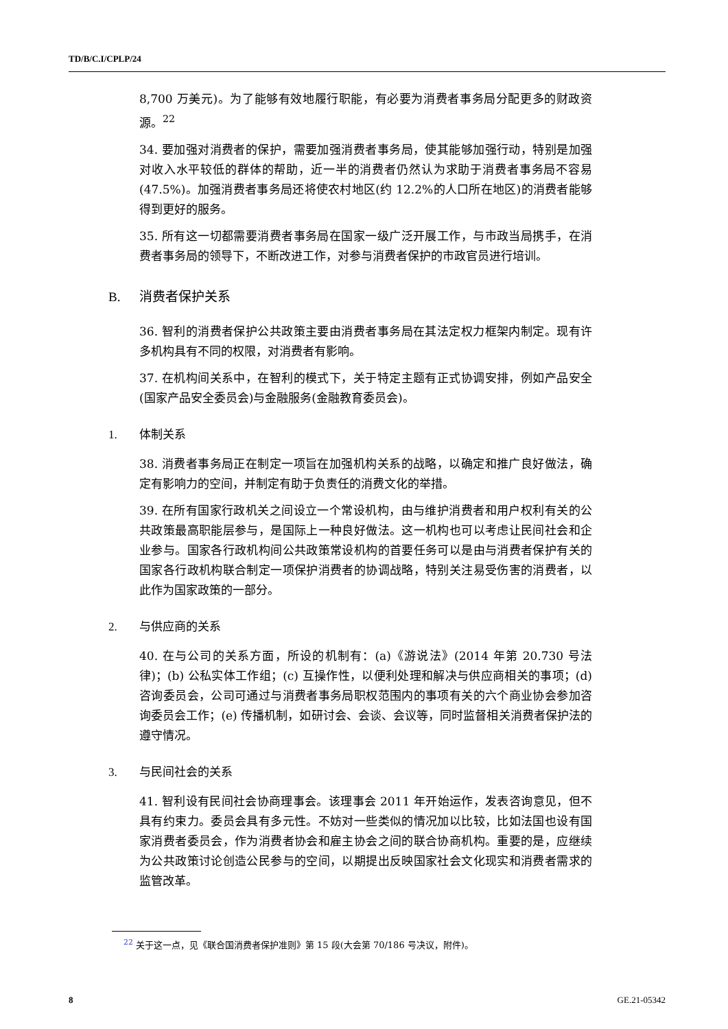TD/B/C.I/CPLP/24
8,700 万美元)。为了能够有效地履行职能，有必要为消费者事务局分配更多的财政资源。<sup>22</sup>
34. 要加强对消费者的保护，需要加强消费者事务局，使其能够加强行动，特别是加强对收入水平较低的群体的帮助，近一半的消费者仍然认为求助于消费者事务局不容易(47.5%)。加强消费者事务局还将使农村地区(约 12.2%的人口所在地区)的消费者能够得到更好的服务。
35. 所有这一切都需要消费者事务局在国家一级广泛开展工作，与市政当局携手，在消费者事务局的领导下，不断改进工作，对参与消费者保护的市政官员进行培训。
B. 消费者保护关系
36. 智利的消费者保护公共政策主要由消费者事务局在其法定权力框架内制定。现有许多机构具有不同的权限，对消费者有影响。
37. 在机构间关系中，在智利的模式下，关于特定主题有正式协调安排，例如产品安全(国家产品安全委员会)与金融服务(金融教育委员会)。
1. 体制关系
38. 消费者事务局正在制定一项旨在加强机构关系的战略，以确定和推广良好做法，确定有影响力的空间，并制定有助于负责任的消费文化的举措。
39. 在所有国家行政机关之间设立一个常设机构，由与维护消费者和用户权利有关的公共政策最高职能层参与，是国际上一种良好做法。这一机构也可以考虑让民间社会和企业参与。国家各行政机构间公共政策常设机构的首要任务可以是由与消费者保护有关的国家各行政机构联合制定一项保护消费者的协调战略，特别关注易受伤害的消费者，以此作为国家政策的一部分。
2. 与供应商的关系
40. 在与公司的关系方面，所设的机制有：(a)《游说法》(2014 年第 20.730 号法律)；(b) 公私实体工作组；(c) 互操作性，以便利处理和解决与供应商相关的事项；(d) 咨询委员会，公司可通过与消费者事务局职权范围内的事项有关的六个商业协会参加咨询委员会工作；(e) 传播机制，如研讨会、会谈、会议等，同时监督相关消费者保护法的遵守情况。
3. 与民间社会的关系
41. 智利设有民间社会协商理事会。该理事会 2011 年开始运作，发表咨询意见，但不具有约束力。委员会具有多元性。不妨对一些类似的情况加以比较，比如法国也设有国家消费者委员会，作为消费者协会和雇主协会之间的联合协商机构。重要的是，应继续为公共政策讨论创造公民参与的空间，以期提出反映国家社会文化现实和消费者需求的监管改革。
<sup>22</sup> 关于这一点，见《联合国消费者保护准则》第 15 段(大会第 70/186 号决议，附件)。
8 GE.21-05342